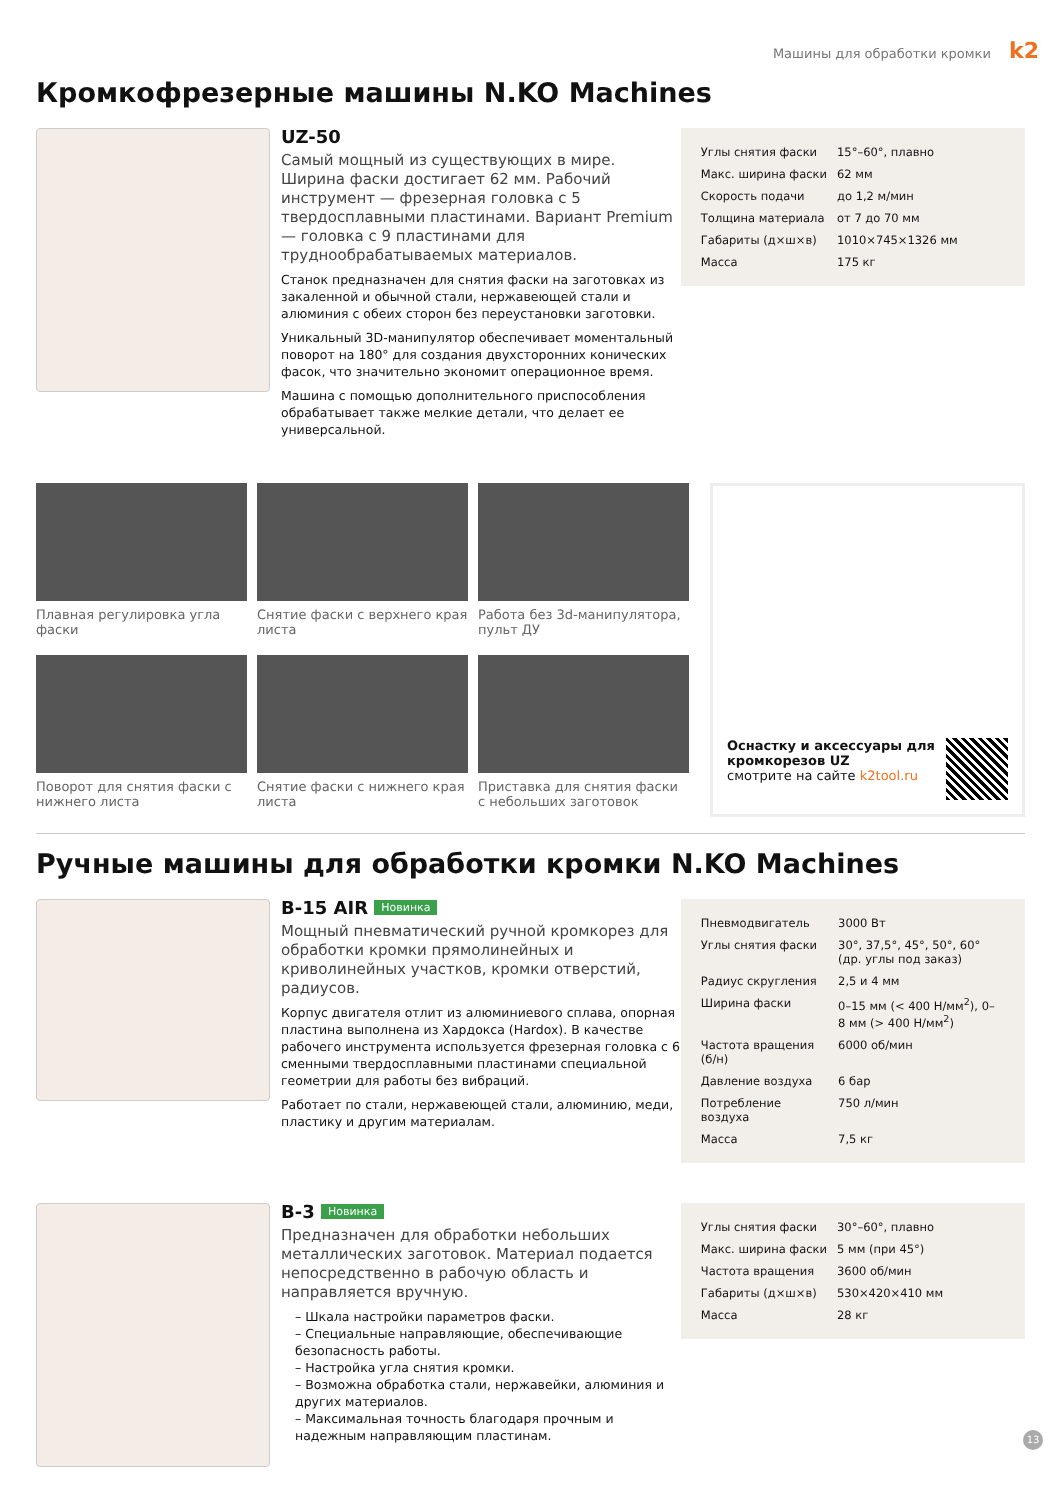Машины для обработки кромки k2
Кромкофрезерные машины N.KO Machines
UZ-50
Самый мощный из существующих в мире. Ширина фаски достигает 62 мм. Рабочий инструмент — фрезерная головка с 5 твердосплавными пластинами. Вариант Premium — головка с 9 пластинами для труднообрабатываемых материалов.
Станок предназначен для снятия фаски на заготовках из закаленной и обычной стали, нержавеющей стали и алюминия с обеих сторон без переустановки заготовки.
Уникальный 3D-манипулятор обеспечивает моментальный поворот на 180° для создания двухсторонних конических фасок, что значительно экономит операционное время.
Машина с помощью дополнительного приспособления обрабатывает также мелкие детали, что делает ее универсальной.
| Углы снятия фаски | 15°–60°, плавно |
| Макс. ширина фаски | 62 мм |
| Скорость подачи | до 1,2 м/мин |
| Толщина материала | от 7 до 70 мм |
| Габариты (д×ш×в) | 1010×745×1326 мм |
| Масса | 175 кг |
Плавная регулировка угла фаски
Снятие фаски с верхнего края листа
Работа без 3d-манипулятора, пульт ДУ
Поворот для снятия фаски с нижнего листа
Снятие фаски с нижнего края листа
Приставка для снятия фаски с небольших заготовок
Оснастку и аксессуары для кромкорезов UZ
смотрите на сайте k2tool.ru
Ручные машины для обработки кромки N.KO Machines
B-15 AIR Новинка
Мощный пневматический ручной кромкорез для обработки кромки прямолинейных и криволинейных участков, кромки отверстий, радиусов.
Корпус двигателя отлит из алюминиевого сплава, опорная пластина выполнена из Хардокса (Hardox). В качестве рабочего инструмента используется фрезерная головка с 6 сменными твердосплавными пластинами специальной геометрии для работы без вибраций.
Работает по стали, нержавеющей стали, алюминию, меди, пластику и другим материалам.
| Пневмодвигатель | 3000 Вт |
| Углы снятия фаски | 30°, 37,5°, 45°, 50°, 60° (др. углы под заказ) |
| Радиус скругления | 2,5 и 4 мм |
| Ширина фаски | 0–15 мм (< 400 Н/мм<sup>2</sup>), 0–8 мм (> 400 Н/мм<sup>2</sup>) |
| Частота вращения (б/н) | 6000 об/мин |
| Давление воздуха | 6 бар |
| Потребление воздуха | 750 л/мин |
| Масса | 7,5 кг |
B-3 Новинка
Предназначен для обработки небольших металлических заготовок. Материал подается непосредственно в рабочую область и направляется вручную.
– Шкала настройки параметров фаски.
– Специальные направляющие, обеспечивающие безопасность работы.
– Настройка угла снятия кромки.
– Возможна обработка стали, нержавейки, алюминия и других материалов.
– Максимальная точность благодаря прочным и надежным направляющим пластинам.
| Углы снятия фаски | 30°–60°, плавно |
| Макс. ширина фаски | 5 мм (при 45°) |
| Частота вращения | 3600 об/мин |
| Габариты (д×ш×в) | 530×420×410 мм |
| Масса | 28 кг |
13